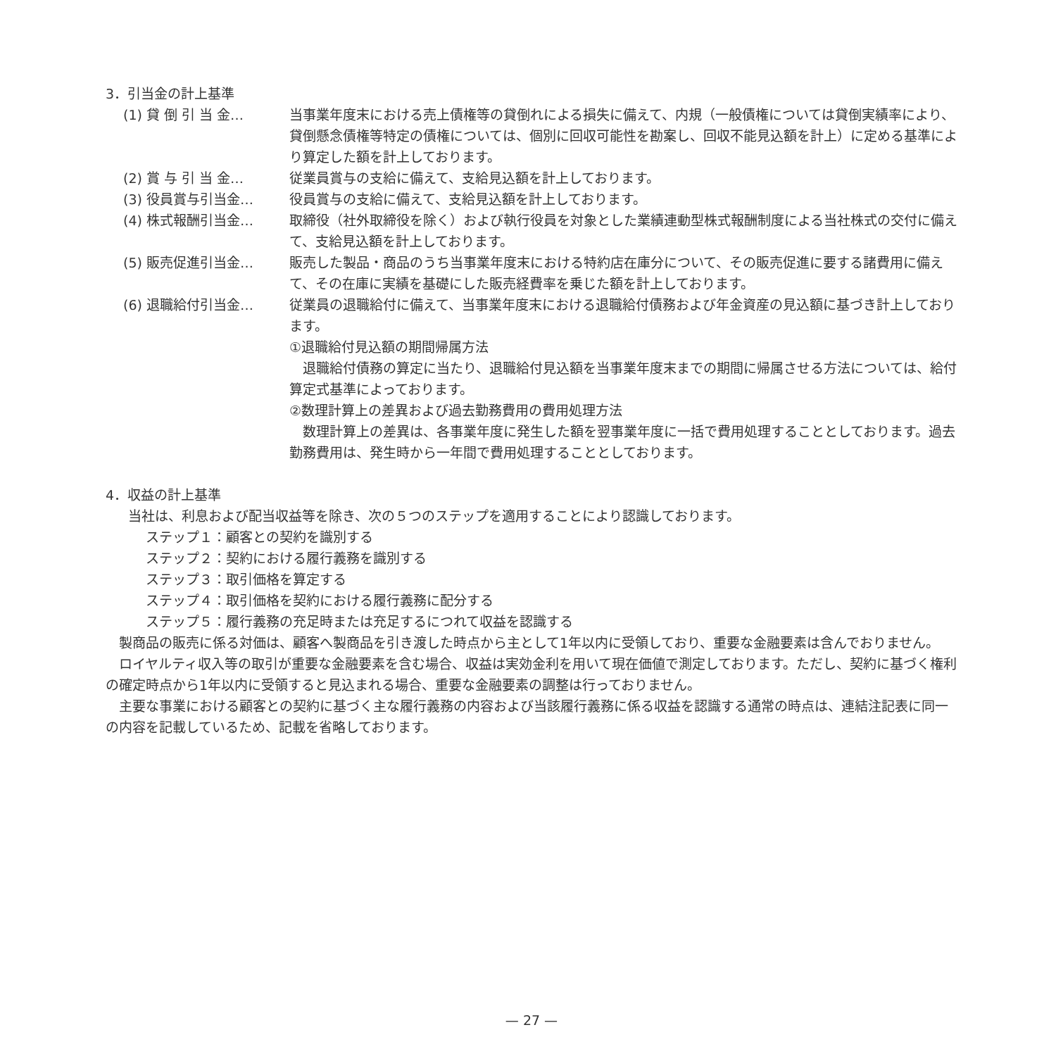3．引当金の計上基準
(1) 貸 倒 引 当 金… 当事業年度末における売上債権等の貸倒れによる損失に備えて、内規（一般債権については貸倒実績率により、貸倒懸念債権等特定の債権については、個別に回収可能性を勘案し、回収不能見込額を計上）に定める基準により算定した額を計上しております。
(2) 賞 与 引 当 金… 従業員賞与の支給に備えて、支給見込額を計上しております。
(3) 役員賞与引当金… 役員賞与の支給に備えて、支給見込額を計上しております。
(4) 株式報酬引当金… 取締役（社外取締役を除く）および執行役員を対象とした業績連動型株式報酬制度による当社株式の交付に備えて、支給見込額を計上しております。
(5) 販売促進引当金… 販売した製品・商品のうち当事業年度末における特約店在庫分について、その販売促進に要する諸費用に備えて、その在庫に実績を基礎にした販売経費率を乗じた額を計上しております。
(6) 退職給付引当金… 従業員の退職給付に備えて、当事業年度末における退職給付債務および年金資産の見込額に基づき計上しております。
①退職給付見込額の期間帰属方法
退職給付債務の算定に当たり、退職給付見込額を当事業年度末までの期間に帰属させる方法については、給付算定式基準によっております。
②数理計算上の差異および過去勤務費用の費用処理方法
数理計算上の差異は、各事業年度に発生した額を翌事業年度に一括で費用処理することとしております。過去勤務費用は、発生時から一年間で費用処理することとしております。
4．収益の計上基準
当社は、利息および配当収益等を除き、次の５つのステップを適用することにより認識しております。
ステップ１：顧客との契約を識別する
ステップ２：契約における履行義務を識別する
ステップ３：取引価格を算定する
ステップ４：取引価格を契約における履行義務に配分する
ステップ５：履行義務の充足時または充足するにつれて収益を認識する
製商品の販売に係る対価は、顧客へ製商品を引き渡した時点から主として1年以内に受領しており、重要な金融要素は含んでおりません。
ロイヤルティ収入等の取引が重要な金融要素を含む場合、収益は実効金利を用いて現在価値で測定しております。ただし、契約に基づく権利の確定時点から1年以内に受領すると見込まれる場合、重要な金融要素の調整は行っておりません。
主要な事業における顧客との契約に基づく主な履行義務の内容および当該履行義務に係る収益を認識する通常の時点は、連結注記表に同一の内容を記載しているため、記載を省略しております。
— 27 —